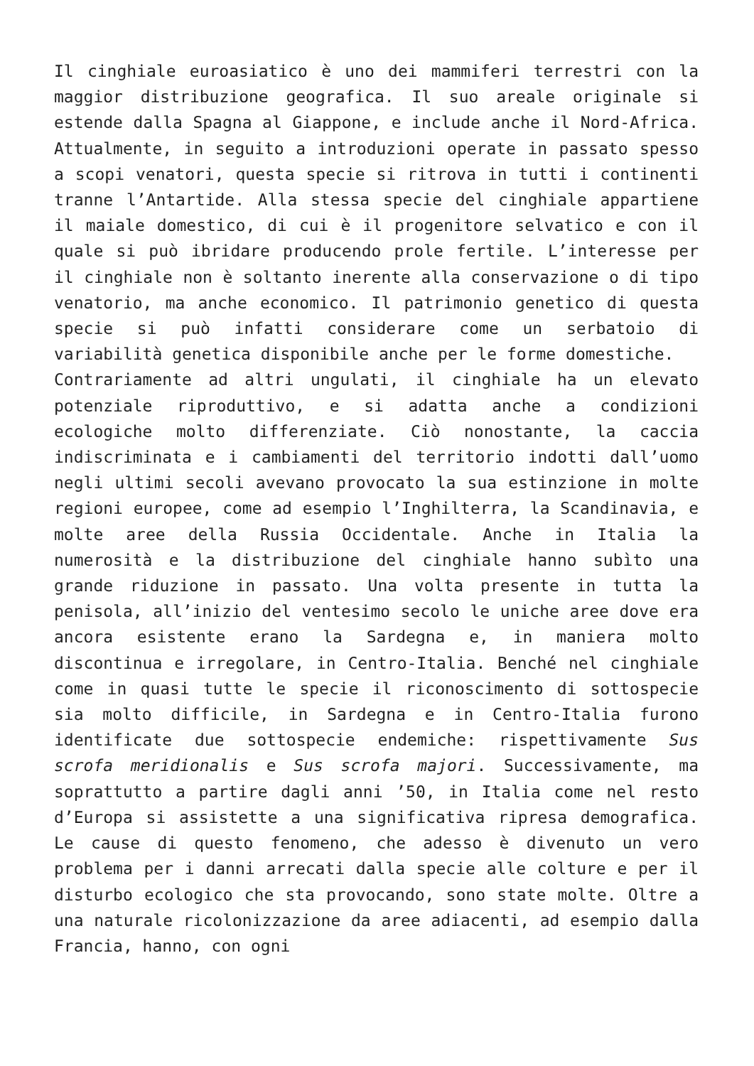Il cinghiale euroasiatico è uno dei mammiferi terrestri con la maggior distribuzione geografica. Il suo areale originale si estende dalla Spagna al Giappone, e include anche il Nord-Africa. Attualmente, in seguito a introduzioni operate in passato spesso a scopi venatori, questa specie si ritrova in tutti i continenti tranne l’Antartide. Alla stessa specie del cinghiale appartiene il maiale domestico, di cui è il progenitore selvatico e con il quale si può ibridare producendo prole fertile. L’interesse per il cinghiale non è soltanto inerente alla conservazione o di tipo venatorio, ma anche economico. Il patrimonio genetico di questa specie si può infatti considerare come un serbatoio di variabilità genetica disponibile anche per le forme domestiche.
Contrariamente ad altri ungulati, il cinghiale ha un elevato potenziale riproduttivo, e si adatta anche a condizioni ecologiche molto differenziate. Ciò nonostante, la caccia indiscriminata e i cambiamenti del territorio indotti dall’uomo negli ultimi secoli avevano provocato la sua estinzione in molte regioni europee, come ad esempio l’Inghilterra, la Scandinavia, e molte aree della Russia Occidentale. Anche in Italia la numerosità e la distribuzione del cinghiale hanno subìto una grande riduzione in passato. Una volta presente in tutta la penisola, all’inizio del ventesimo secolo le uniche aree dove era ancora esistente erano la Sardegna e, in maniera molto discontinua e irregolare, in Centro-Italia. Benché nel cinghiale come in quasi tutte le specie il riconoscimento di sottospecie sia molto difficile, in Sardegna e in Centro-Italia furono identificate due sottospecie endemiche: rispettivamente Sus scrofa meridionalis e Sus scrofa majori. Successivamente, ma soprattutto a partire dagli anni ’50, in Italia come nel resto d’Europa si assistette a una significativa ripresa demografica. Le cause di questo fenomeno, che adesso è divenuto un vero problema per i danni arrecati dalla specie alle colture e per il disturbo ecologico che sta provocando, sono state molte. Oltre a una naturale ricolonizzazione da aree adiacenti, ad esempio dalla Francia, hanno, con ogni